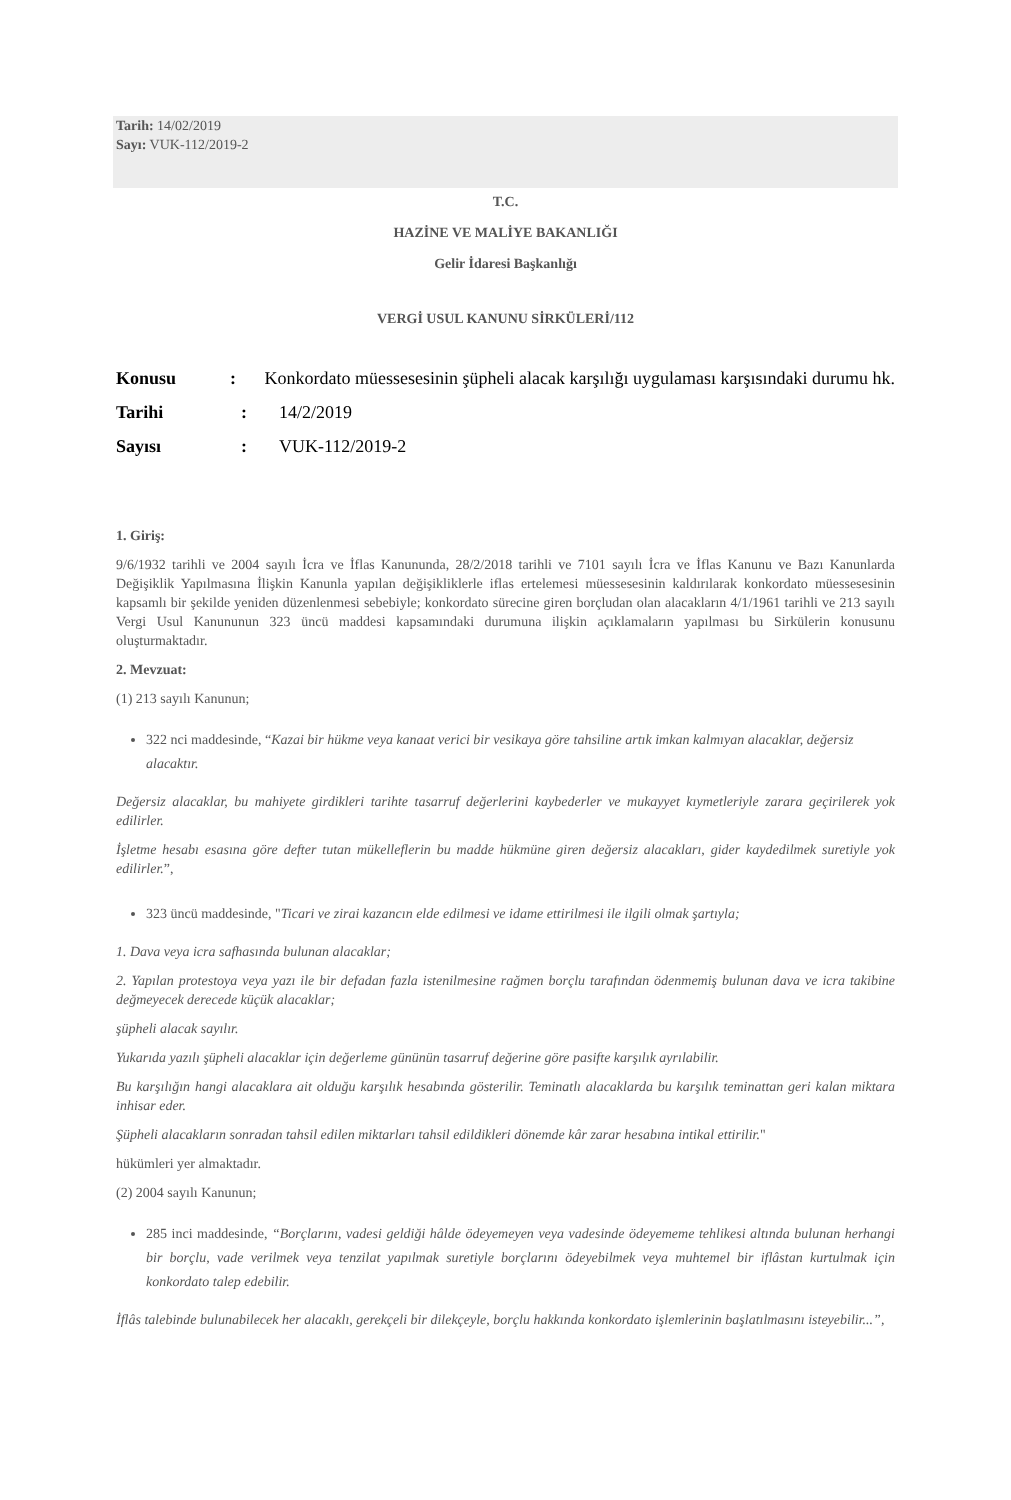Tarih: 14/02/2019
Sayı: VUK-112/2019-2
T.C.
HAZİNE VE MALİYE BAKANLIĞI
Gelir İdaresi Başkanlığı
VERGİ USUL KANUNU SİRKÜLERİ/112
Konusu: Konkordato müessesesinin şüpheli alacak karşılığı uygulaması karşısındaki durumu hk.
Tarihi: 14/2/2019
Sayısı: VUK-112/2019-2
1. Giriş:
9/6/1932 tarihli ve 2004 sayılı İcra ve İflas Kanununda, 28/2/2018 tarihli ve 7101 sayılı İcra ve İflas Kanunu ve Bazı Kanunlarda Değişiklik Yapılmasına İlişkin Kanunla yapılan değişikliklerle iflas ertelemesi müessesesinin kaldırılarak konkordato müessesesinin kapsamlı bir şekilde yeniden düzenlenmesi sebebiyle; konkordato sürecine giren borçludan olan alacakların 4/1/1961 tarihli ve 213 sayılı Vergi Usul Kanununun 323 üncü maddesi kapsamındaki durumuna ilişkin açıklamaların yapılması bu Sirkülerin konusunu oluşturmaktadır.
2. Mevzuat:
(1) 213 sayılı Kanunun;
322 nci maddesinde, “Kazai bir hükme veya kanaat verici bir vesikaya göre tahsiline artık imkan kalmıyan alacaklar, değersiz alacaktır.
Değersiz alacaklar, bu mahiyete girdikleri tarihte tasarruf değerlerini kaybederler ve mukayyet kıymetleriyle zarara geçirilerek yok edilirler.
İşletme hesabı esasına göre defter tutan mükelleflerin bu madde hükmüne giren değersiz alacakları, gider kaydedilmek suretiyle yok edilirler.”,
323 üncü maddesinde, "Ticari ve zirai kazancın elde edilmesi ve idame ettirilmesi ile ilgili olmak şartıyla;
1. Dava veya icra safhasında bulunan alacaklar;
2. Yapılan protestoya veya yazı ile bir defadan fazla istenilmesine rağmen borçlu tarafından ödenmemiş bulunan dava ve icra takibine değmeyecek derecede küçük alacaklar;
şüpheli alacak sayılır.
Yukarıda yazılı şüpheli alacaklar için değerleme gününün tasarruf değerine göre pasifte karşılık ayrılabilir.
Bu karşılığın hangi alacaklara ait olduğu karşılık hesabında gösterilir. Teminatlı alacaklarda bu karşılık teminattan geri kalan miktara inhisar eder.
Şüpheli alacakların sonradan tahsil edilen miktarları tahsil edildikleri dönemde kâr zarar hesabına intikal ettirilir."
hükümleri yer almaktadır.
(2) 2004 sayılı Kanunun;
285 inci maddesinde, “Borçlarını, vadesi geldiği hâlde ödeyemeyen veya vadesinde ödeyememe tehlikesi altında bulunan herhangi bir borçlu, vade verilmek veya tenzilat yapılmak suretiyle borçlarını ödeyebilmek veya muhtemel bir iflâstan kurtulmak için konkordato talep edebilir.
İflâs talebinde bulunabilecek her alacaklı, gerekçeli bir dilekçeyle, borçlu hakkında konkordato işlemlerinin başlatılmasını isteyebilir...”,